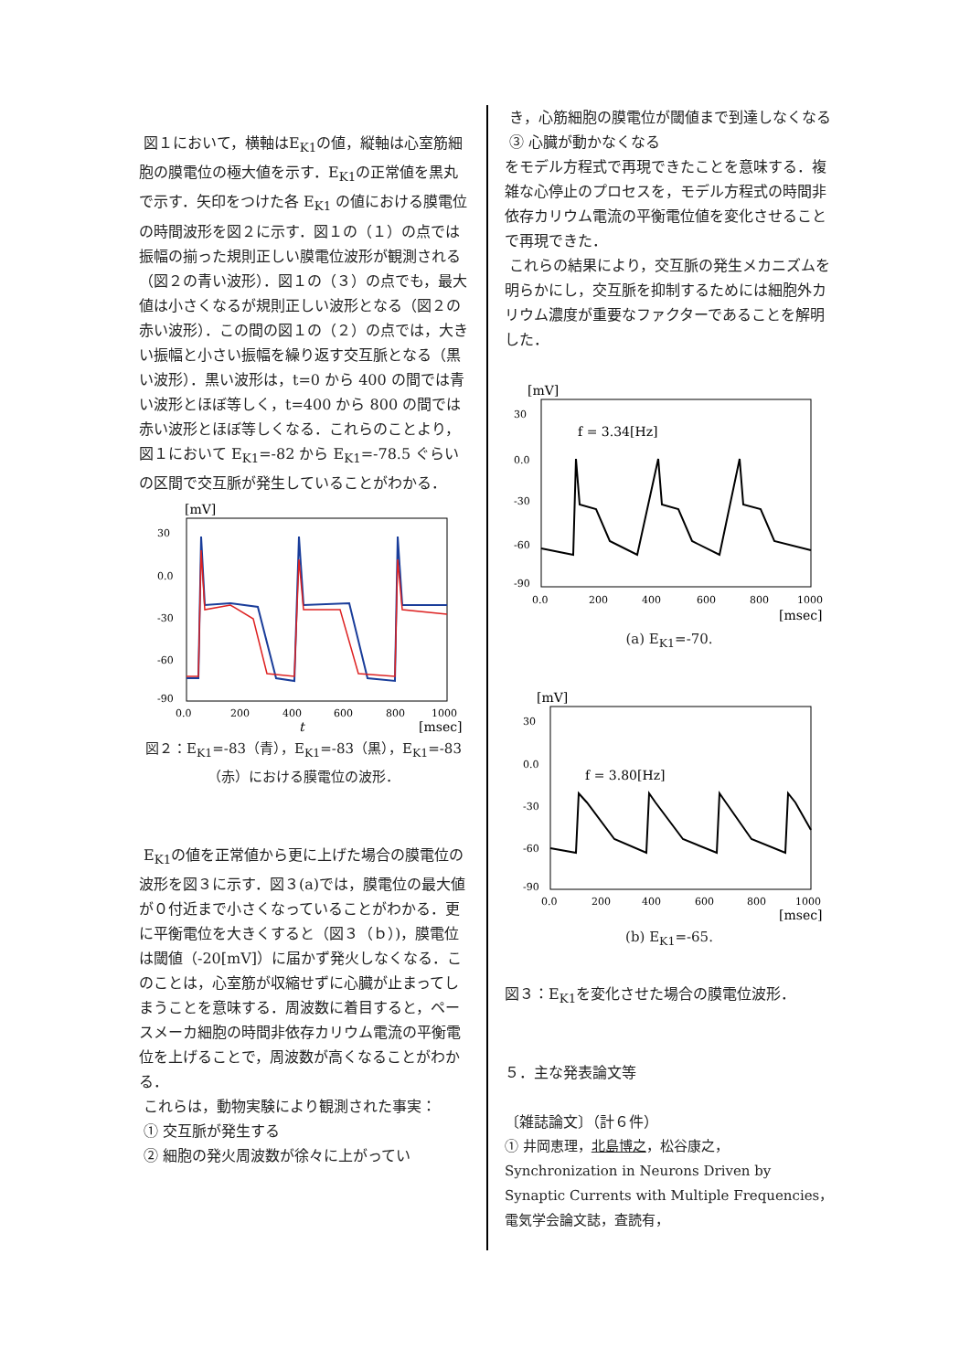図１において，横軸はE<sub>K1</sub>の値，縦軸は心室筋細胞の膜電位の極大値を示す．E<sub>K1</sub>の正常値を黒丸で示す．矢印をつけた各 E<sub>K1</sub> の値における膜電位の時間波形を図２に示す．図１の（１）の点では振幅の揃った規則正しい膜電位波形が観測される（図２の青い波形）．図１の（３）の点でも，最大値は小さくなるが規則正しい波形となる（図２の赤い波形）．この間の図１の（２）の点では，大きい振幅と小さい振幅を繰り返す交互脈となる（黒い波形）．黒い波形は，t=0 から 400 の間では青い波形とほぼ等しく，t=400 から 800 の間では赤い波形とほぼ等しくなる．これらのことより，図１において E<sub>K1</sub>=-82 から E<sub>K1</sub>=-78.5 ぐらいの区間で交互脈が発生していることがわかる．
[mV]
30
0.0
-30
-60
-90
0.0
200
400
600
800
1000
[msec]
t
図２：E<sub>K1</sub>=-83（青），E<sub>K1</sub>=-83（黒），E<sub>K1</sub>=-83（赤）における膜電位の波形．
E<sub>K1</sub>の値を正常値から更に上げた場合の膜電位の波形を図３に示す．図３(a)では，膜電位の最大値が０付近まで小さくなっていることがわかる．更に平衡電位を大きくすると（図３（ｂ）)，膜電位は閾値（-20[mV]）に届かず発火しなくなる．このことは，心室筋が収縮せずに心臓が止まってしまうことを意味する．周波数に着目すると，ペースメーカ細胞の時間非依存カリウム電流の平衡電位を上げることで，周波数が高くなることがわかる．
これらは，動物実験により観測された事実：
① 交互脈が発生する
② 細胞の発火周波数が徐々に上がってい
き，心筋細胞の膜電位が閾値まで到達しなくなる
③ 心臓が動かなくなる
をモデル方程式で再現できたことを意味する．複雑な心停止のプロセスを，モデル方程式の時間非依存カリウム電流の平衡電位値を変化させることで再現できた．
これらの結果により，交互脈の発生メカニズムを明らかにし，交互脈を抑制するためには細胞外カリウム濃度が重要なファクターであることを解明した．
[mV]
30
0.0
-30
-60
-90
0.0
200
400
600
800
1000
f = 3.34[Hz]
[msec]
(a) E<sub>K1</sub>=-70.
[mV]
30
0.0
-30
-60
-90
f = 3.80[Hz]
[msec]
0.0
200
400
600
800
1000
(b) E<sub>K1</sub>=-65.
図３：E<sub>K1</sub>を変化させた場合の膜電位波形．
５．主な発表論文等
〔雑誌論文〕（計６件）
① 井岡恵理，北島博之，松谷康之，Synchronization in Neurons Driven by Synaptic Currents with Multiple Frequencies，電気学会論文誌，査読有，